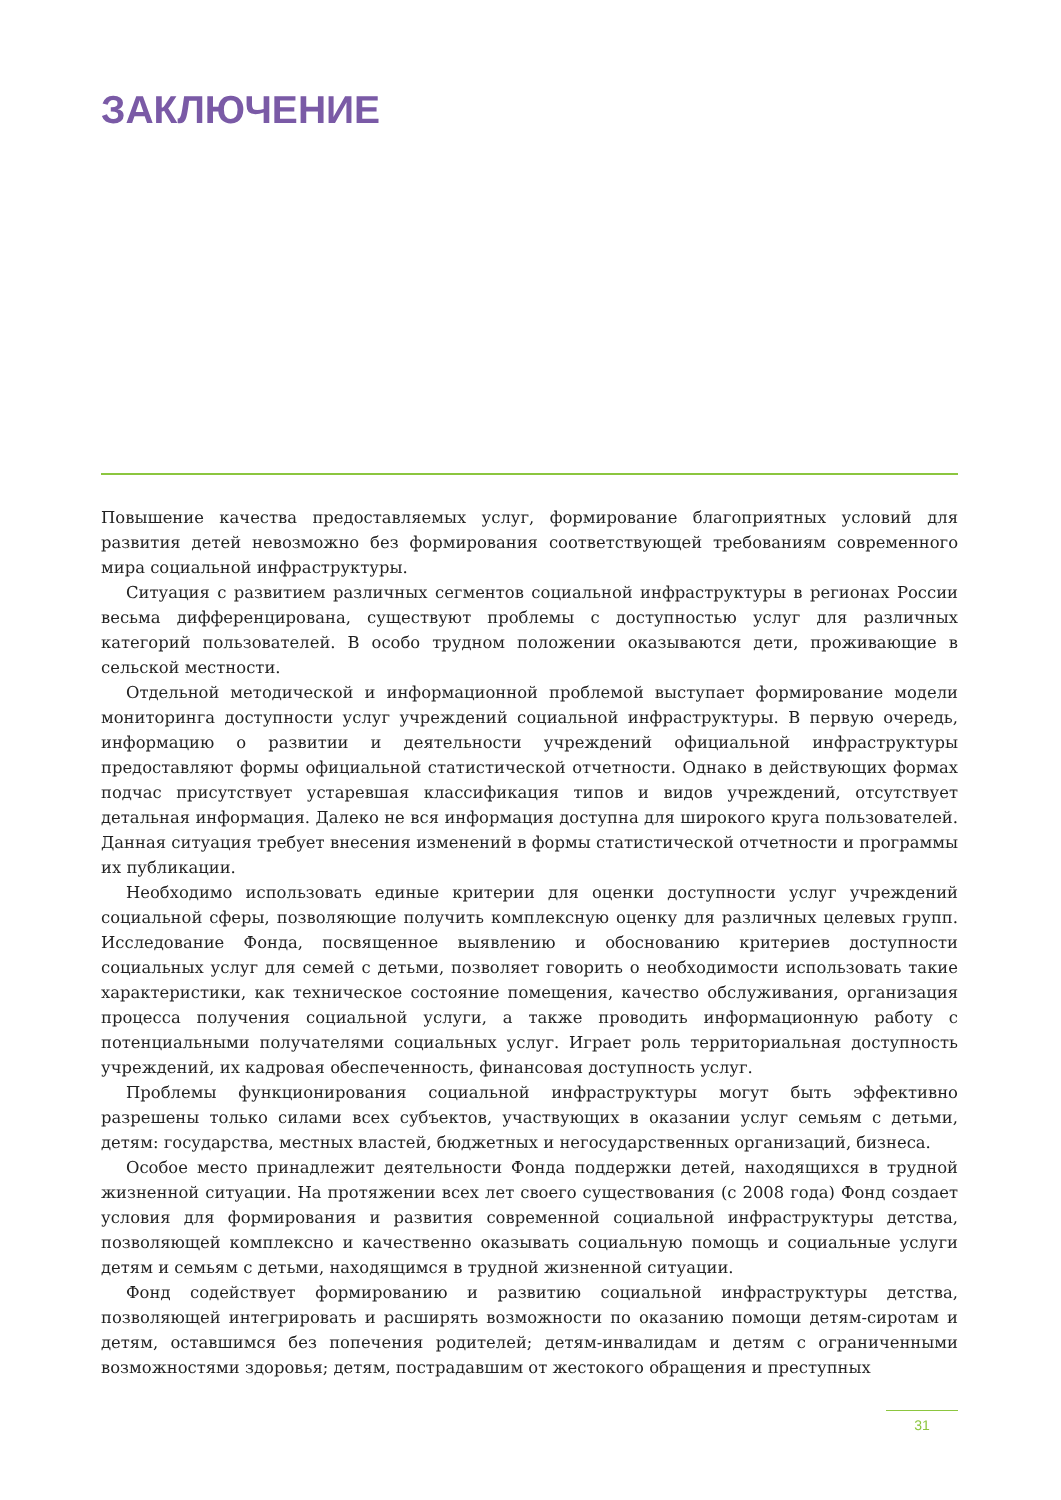ЗАКЛЮЧЕНИЕ
Повышение качества предоставляемых услуг, формирование благоприятных условий для развития детей невозможно без формирования соответствующей требованиям современного мира социальной инфраструктуры.
Ситуация с развитием различных сегментов социальной инфраструктуры в регионах России весьма дифференцирована, существуют проблемы с доступностью услуг для различных категорий пользователей. В особо трудном положении оказываются дети, проживающие в сельской местности.
Отдельной методической и информационной проблемой выступает формирование модели мониторинга доступности услуг учреждений социальной инфраструктуры. В первую очередь, информацию о развитии и деятельности учреждений официальной инфраструктуры предоставляют формы официальной статистической отчетности. Однако в действующих формах подчас присутствует устаревшая классификация типов и видов учреждений, отсутствует детальная информация. Далеко не вся информация доступна для широкого круга пользователей. Данная ситуация требует внесения изменений в формы статистической отчетности и программы их публикации.
Необходимо использовать единые критерии для оценки доступности услуг учреждений социальной сферы, позволяющие получить комплексную оценку для различных целевых групп. Исследование Фонда, посвященное выявлению и обоснованию критериев доступности социальных услуг для семей с детьми, позволяет говорить о необходимости использовать такие характеристики, как техническое состояние помещения, качество обслуживания, организация процесса получения социальной услуги, а также проводить информационную работу с потенциальными получателями социальных услуг. Играет роль территориальная доступность учреждений, их кадровая обеспеченность, финансовая доступность услуг.
Проблемы функционирования социальной инфраструктуры могут быть эффективно разрешены только силами всех субъектов, участвующих в оказании услуг семьям с детьми, детям: государства, местных властей, бюджетных и негосударственных организаций, бизнеса.
Особое место принадлежит деятельности Фонда поддержки детей, находящихся в трудной жизненной ситуации. На протяжении всех лет своего существования (с 2008 года) Фонд создает условия для формирования и развития современной социальной инфраструктуры детства, позволяющей комплексно и качественно оказывать социальную помощь и социальные услуги детям и семьям с детьми, находящимся в трудной жизненной ситуации.
Фонд содействует формированию и развитию социальной инфраструктуры детства, позволяющей интегрировать и расширять возможности по оказанию помощи детям-сиротам и детям, оставшимся без попечения родителей; детям-инвалидам и детям с ограниченными возможностями здоровья; детям, пострадавшим от жестокого обращения и преступных
31